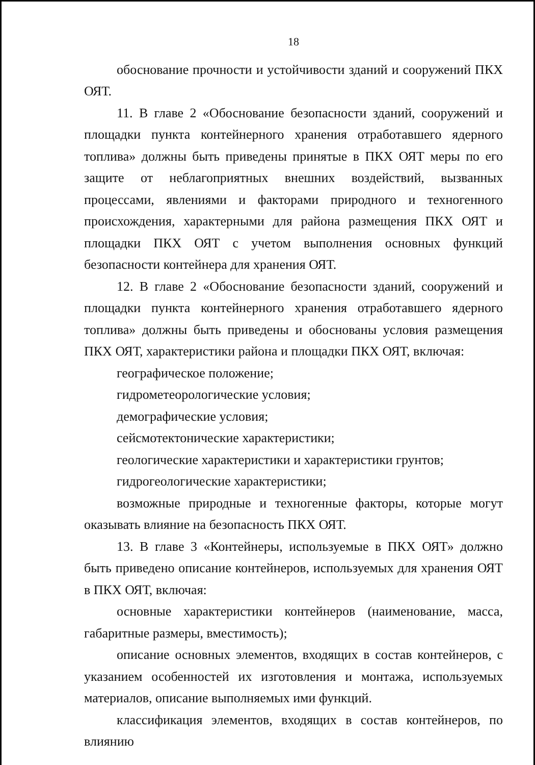18
обоснование прочности и устойчивости зданий и сооружений ПКХ ОЯТ.
11. В главе 2 «Обоснование безопасности зданий, сооружений и площадки пункта контейнерного хранения отработавшего ядерного топлива» должны быть приведены принятые в ПКХ ОЯТ меры по его защите от неблагоприятных внешних воздействий, вызванных процессами, явлениями и факторами природного и техногенного происхождения, характерными для района размещения ПКХ ОЯТ и площадки ПКХ ОЯТ с учетом выполнения основных функций безопасности контейнера для хранения ОЯТ.
12. В главе 2 «Обоснование безопасности зданий, сооружений и площадки пункта контейнерного хранения отработавшего ядерного топлива» должны быть приведены и обоснованы условия размещения ПКХ ОЯТ, характеристики района и площадки ПКХ ОЯТ, включая:
географическое положение;
гидрометеорологические условия;
демографические условия;
сейсмотектонические характеристики;
геологические характеристики и характеристики грунтов;
гидрогеологические характеристики;
возможные природные и техногенные факторы, которые могут оказывать влияние на безопасность ПКХ ОЯТ.
13. В главе 3 «Контейнеры, используемые в ПКХ ОЯТ» должно быть приведено описание контейнеров, используемых для хранения ОЯТ в ПКХ ОЯТ, включая:
основные характеристики контейнеров (наименование, масса, габаритные размеры, вместимость);
описание основных элементов, входящих в состав контейнеров, с указанием особенностей их изготовления и монтажа, используемых материалов, описание выполняемых ими функций.
классификация элементов, входящих в состав контейнеров, по влиянию